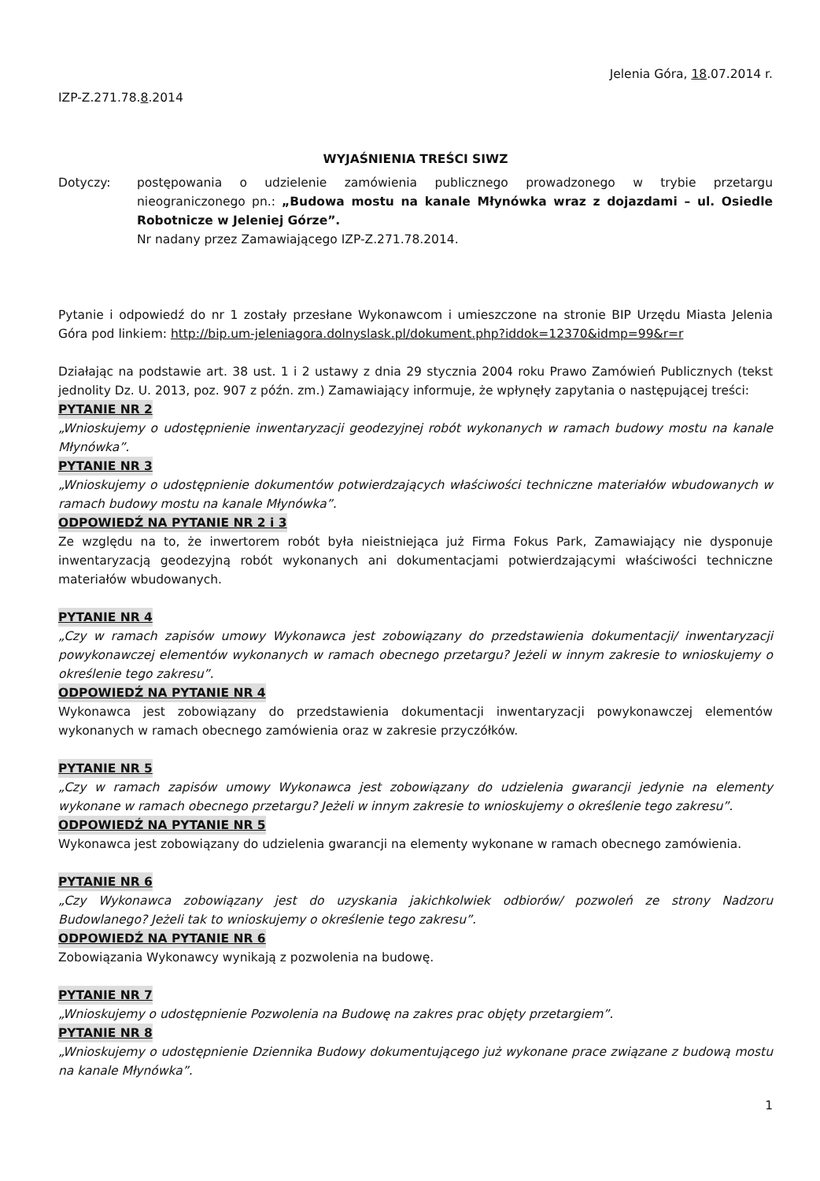Jelenia Góra, 18.07.2014 r.
IZP-Z.271.78.8.2014
WYJAŚNIENIA TREŚCI SIWZ
Dotyczy: postępowania o udzielenie zamówienia publicznego prowadzonego w trybie przetargu nieograniczonego pn.: „Budowa mostu na kanale Młynówka wraz z dojazdami – ul. Osiedle Robotnicze w Jeleniej Górze”.
Nr nadany przez Zamawiającego IZP-Z.271.78.2014.
Pytanie i odpowiedź do nr 1 zostały przesłane Wykonawcom i umieszczone na stronie BIP Urzędu Miasta Jelenia Góra pod linkiem: http://bip.um-jeleniagora.dolnyslask.pl/dokument.php?iddok=12370&idmp=99&r=r
Działając na podstawie art. 38 ust. 1 i 2 ustawy z dnia 29 stycznia 2004 roku Prawo Zamówień Publicznych (tekst jednolity Dz. U. 2013, poz. 907 z późn. zm.) Zamawiający informuje, że wpłynęły zapytania o następującej treści:
PYTANIE NR 2
„Wnioskujemy o udostępnienie inwentaryzacji geodezyjnej robót wykonanych w ramach budowy mostu na kanale Młynówka”.
PYTANIE NR 3
„Wnioskujemy o udostępnienie dokumentów potwierdzających właściwości techniczne materiałów wbudowanych w ramach budowy mostu na kanale Młynówka”.
ODPOWIEDŹ NA PYTANIE NR 2 i 3
Ze względu na to, że inwertorem robót była nieistniejąca już Firma Fokus Park, Zamawiający nie dysponuje inwentaryzacją geodezyjną robót wykonanych ani dokumentacjami potwierdzającymi właściwości techniczne materiałów wbudowanych.
PYTANIE NR 4
„Czy w ramach zapisów umowy Wykonawca jest zobowiązany do przedstawienia dokumentacji/ inwentaryzacji powykonawczej elementów wykonanych w ramach obecnego przetargu? Jeżeli w innym zakresie to wnioskujemy o określenie tego zakresu”.
ODPOWIEDŹ NA PYTANIE NR 4
Wykonawca jest zobowiązany do przedstawienia dokumentacji inwentaryzacji powykonawczej elementów wykonanych w ramach obecnego zamówienia oraz w zakresie przyczółków.
PYTANIE NR 5
„Czy w ramach zapisów umowy Wykonawca jest zobowiązany do udzielenia gwarancji jedynie na elementy wykonane w ramach obecnego przetargu? Jeżeli w innym zakresie to wnioskujemy o określenie tego zakresu”.
ODPOWIEDŹ NA PYTANIE NR 5
Wykonawca jest zobowiązany do udzielenia gwarancji na elementy wykonane w ramach obecnego zamówienia.
PYTANIE NR 6
„Czy Wykonawca zobowiązany jest do uzyskania jakichkolwiek odbiorów/ pozwoleń ze strony Nadzoru Budowlanego? Jeżeli tak to wnioskujemy o określenie tego zakresu”.
ODPOWIEDŹ NA PYTANIE NR 6
Zobowiązania Wykonawcy wynikają z pozwolenia na budowę.
PYTANIE NR 7
„Wnioskujemy o udostępnienie Pozwolenia na Budowę na zakres prac objęty przetargiem”.
PYTANIE NR 8
„Wnioskujemy o udostępnienie Dziennika Budowy dokumentującego już wykonane prace związane z budową mostu na kanale Młynówka”.
1